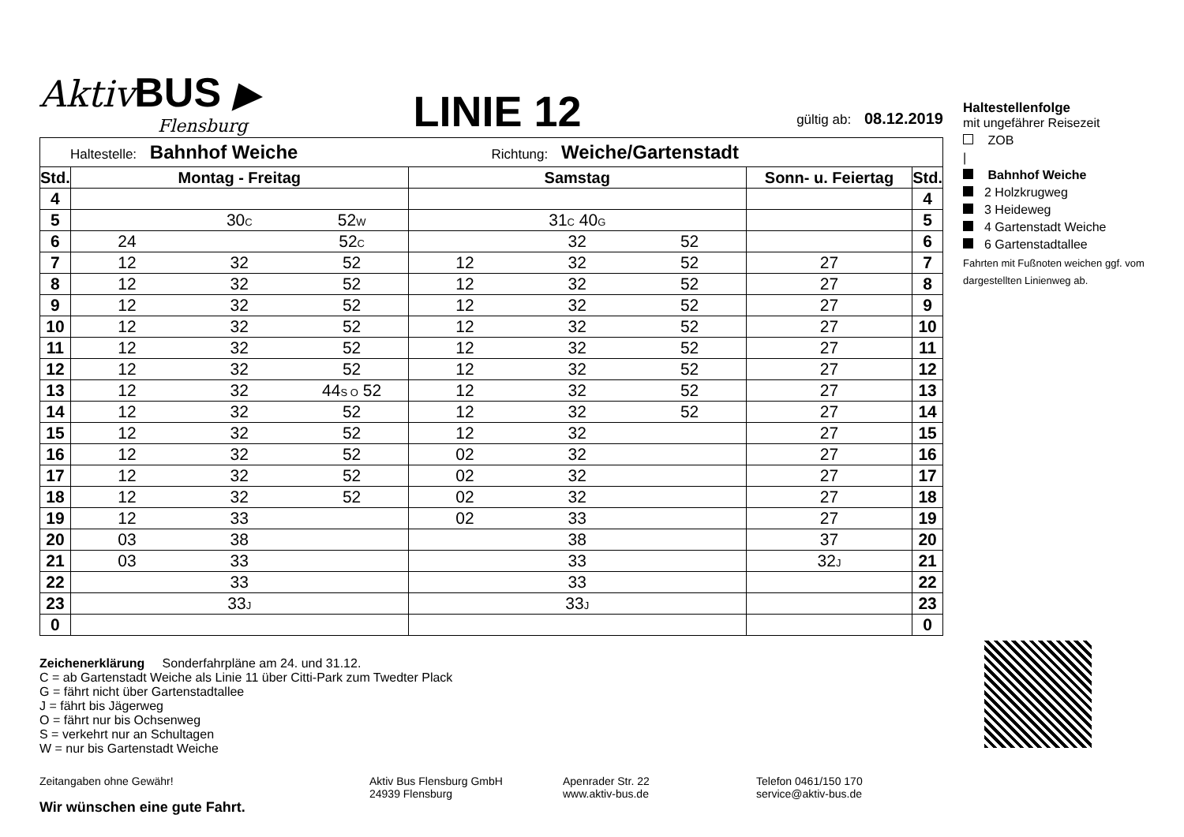AktivBUS ▶
Flensburg
LINIE 12
gültig ab: 08.12.2019
| Haltestelle: Bahnhof Weiche Richtung: Weiche/Gartenstadt | | | | |
| Std. | Montag - Freitag | Samstag | Sonn- u. Feiertag | Std. |
| 4 | | | | 4 |
| 5 | 30<sub>C</sub> 52<sub>W</sub> | 31<sub>C</sub> 40<sub>G</sub> | | 5 |
| 6 | 24 52<sub>C</sub> | 32 52 | | 6 |
| 7 | 12 32 52 | 12 32 52 | 27 | 7 |
| 8 | 12 32 52 | 12 32 52 | 27 | 8 |
| 9 | 12 32 52 | 12 32 52 | 27 | 9 |
| 10 | 12 32 52 | 12 32 52 | 27 | 10 |
| 11 | 12 32 52 | 12 32 52 | 27 | 11 |
| 12 | 12 32 52 | 12 32 52 | 27 | 12 |
| 13 | 12 32 44<sub>S O</sub> 52 | 12 32 52 | 27 | 13 |
| 14 | 12 32 52 | 12 32 52 | 27 | 14 |
| 15 | 12 32 52 | 12 32 | 27 | 15 |
| 16 | 12 32 52 | 02 32 | 27 | 16 |
| 17 | 12 32 52 | 02 32 | 27 | 17 |
| 18 | 12 32 52 | 02 32 | 27 | 18 |
| 19 | 12 33 | 02 33 | 27 | 19 |
| 20 | 03 38 | 38 | 37 | 20 |
| 21 | 03 33 | 33 | 32<sub>J</sub> | 21 |
| 22 | 33 | 33 | | 22 |
| 23 | 33<sub>J</sub> | 33<sub>J</sub> | | 23 |
| 0 | | | | 0 |
Haltestellenfolge
mit ungefährer Reisezeit
ZOB
|
Bahnhof Weiche
2 Holzkrugweg
3 Heideweg
4 Gartenstadt Weiche
6 Gartenstadtallee
Fahrten mit Fußnoten weichen ggf. vom dargestellten Linienweg ab.
Zeichenerklärung Sonderfahrpläne am 24. und 31.12.
C = ab Gartenstadt Weiche als Linie 11 über Citti-Park zum Twedter Plack
G = fährt nicht über Gartenstadtallee
J = fährt bis Jägerweg
O = fährt nur bis Ochsenweg
S = verkehrt nur an Schultagen
W = nur bis Gartenstadt Weiche
Zeitangaben ohne Gewähr!
Wir wünschen eine gute Fahrt.
Aktiv Bus Flensburg GmbH
24939 Flensburg
Apenrader Str. 22
www.aktiv-bus.de
Telefon 0461/150 170
service@aktiv-bus.de